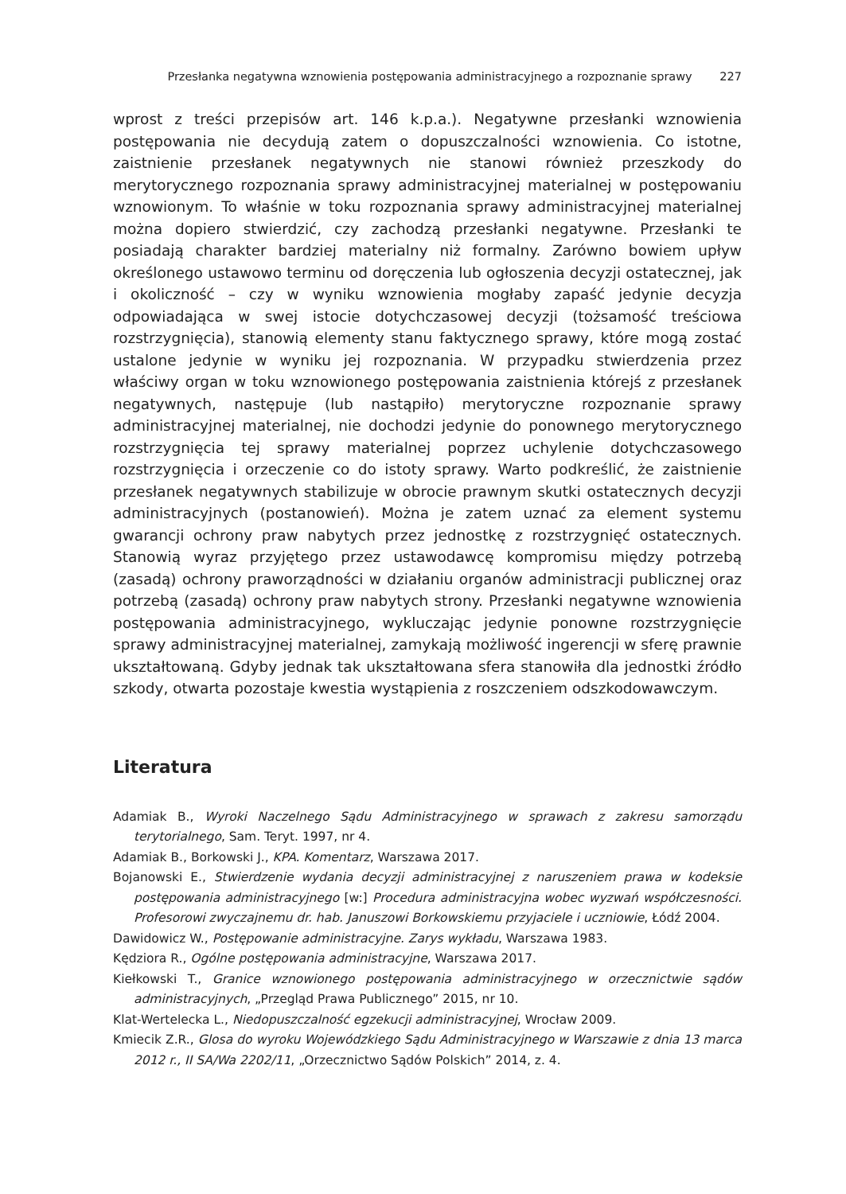Przesłanka negatywna wznowienia postępowania administracyjnego a rozpoznanie sprawy 227
wprost z treści przepisów art. 146 k.p.a.). Negatywne przesłanki wznowienia postępowania nie decydują zatem o dopuszczalności wznowienia. Co istotne, zaistnienie przesłanek negatywnych nie stanowi również przeszkody do merytorycznego rozpoznania sprawy administracyjnej materialnej w postępowaniu wznowionym. To właśnie w toku rozpoznania sprawy administracyjnej materialnej można dopiero stwierdzić, czy zachodzą przesłanki negatywne. Przesłanki te posiadają charakter bardziej materialny niż formalny. Zarówno bowiem upływ określonego ustawowo terminu od doręczenia lub ogłoszenia decyzji ostatecznej, jak i okoliczność – czy w wyniku wznowienia mogłaby zapaść jedynie decyzja odpowiadająca w swej istocie dotychczasowej decyzji (tożsamość treściowa rozstrzygnięcia), stanowią elementy stanu faktycznego sprawy, które mogą zostać ustalone jedynie w wyniku jej rozpoznania. W przypadku stwierdzenia przez właściwy organ w toku wznowionego postępowania zaistnienia którejś z przesłanek negatywnych, następuje (lub nastąpiło) merytoryczne rozpoznanie sprawy administracyjnej materialnej, nie dochodzi jedynie do ponownego merytorycznego rozstrzygnięcia tej sprawy materialnej poprzez uchylenie dotychczasowego rozstrzygnięcia i orzeczenie co do istoty sprawy. Warto podkreślić, że zaistnienie przesłanek negatywnych stabilizuje w obrocie prawnym skutki ostatecznych decyzji administracyjnych (postanowień). Można je zatem uznać za element systemu gwarancji ochrony praw nabytych przez jednostkę z rozstrzygnięć ostatecznych. Stanowią wyraz przyjętego przez ustawodawcę kompromisu między potrzebą (zasadą) ochrony praworządności w działaniu organów administracji publicznej oraz potrzebą (zasadą) ochrony praw nabytych strony. Przesłanki negatywne wznowienia postępowania administracyjnego, wykluczając jedynie ponowne rozstrzygnięcie sprawy administracyjnej materialnej, zamykają możliwość ingerencji w sferę prawnie ukształtowaną. Gdyby jednak tak ukształtowana sfera stanowiła dla jednostki źródło szkody, otwarta pozostaje kwestia wystąpienia z roszczeniem odszkodowawczym.
Literatura
Adamiak B., Wyroki Naczelnego Sądu Administracyjnego w sprawach z zakresu samorządu terytorialnego, Sam. Teryt. 1997, nr 4.
Adamiak B., Borkowski J., KPA. Komentarz, Warszawa 2017.
Bojanowski E., Stwierdzenie wydania decyzji administracyjnej z naruszeniem prawa w kodeksie postępowania administracyjnego [w:] Procedura administracyjna wobec wyzwań współczesności. Profesorowi zwyczajnemu dr. hab. Januszowi Borkowskiemu przyjaciele i uczniowie, Łódź 2004.
Dawidowicz W., Postępowanie administracyjne. Zarys wykładu, Warszawa 1983.
Kędziora R., Ogólne postępowania administracyjne, Warszawa 2017.
Kiełkowski T., Granice wznowionego postępowania administracyjnego w orzecznictwie sądów administracyjnych, „Przegląd Prawa Publicznego” 2015, nr 10.
Klat-Wertelecka L., Niedopuszczalność egzekucji administracyjnej, Wrocław 2009.
Kmiecik Z.R., Glosa do wyroku Wojewódzkiego Sądu Administracyjnego w Warszawie z dnia 13 marca 2012 r., II SA/Wa 2202/11, „Orzecznictwo Sądów Polskich” 2014, z. 4.